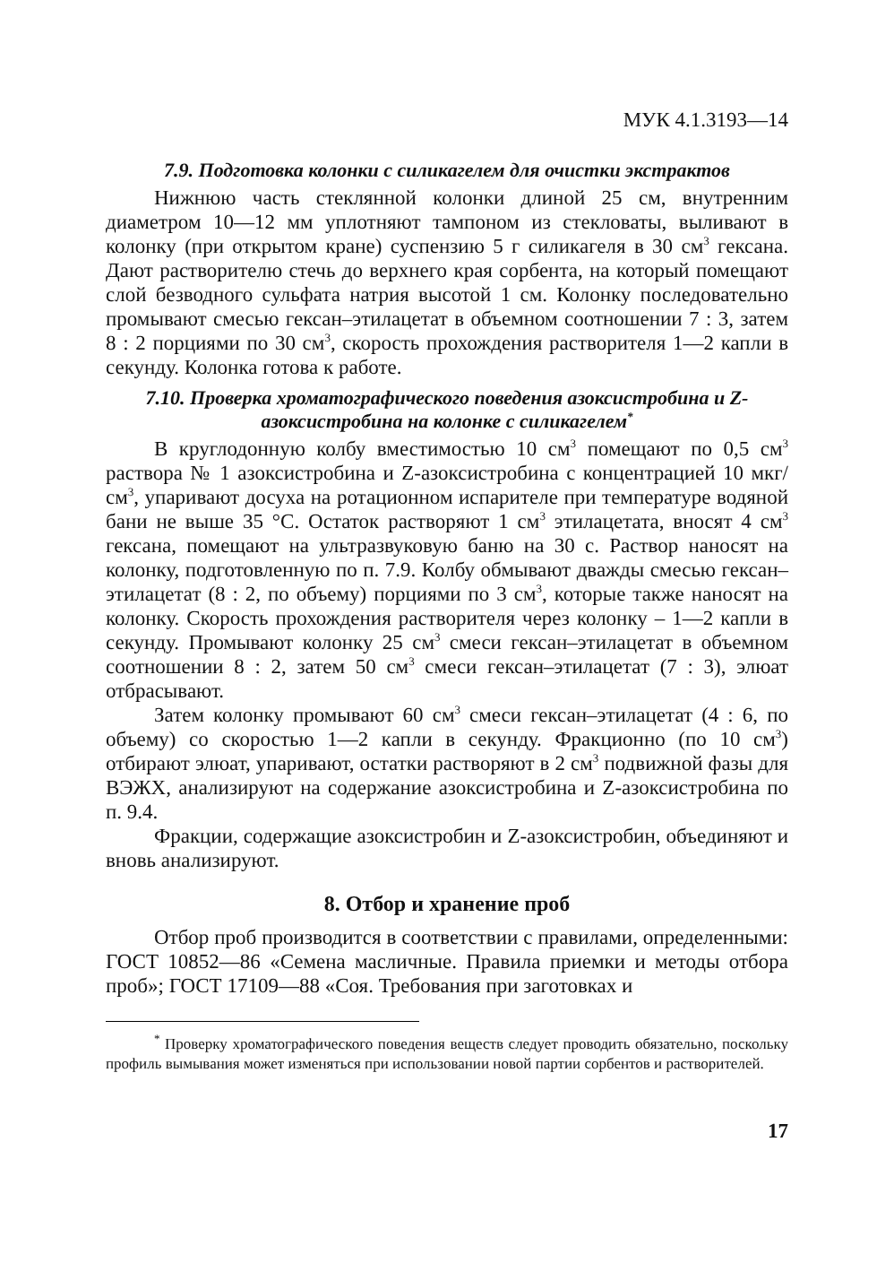МУК 4.1.3193—14
7.9. Подготовка колонки с силикагелем для очистки экстрактов
Нижнюю часть стеклянной колонки длиной 25 см, внутренним диаметром 10—12 мм уплотняют тампоном из стекловаты, выливают в колонку (при открытом кране) суспензию 5 г силикагеля в 30 см<sup>3</sup> гексана. Дают растворителю стечь до верхнего края сорбента, на который помещают слой безводного сульфата натрия высотой 1 см. Колонку последовательно промывают смесью гексан–этилацетат в объемном соотношении 7 : 3, затем 8 : 2 порциями по 30 см<sup>3</sup>, скорость прохождения растворителя 1—2 капли в секунду. Колонка готова к работе.
7.10. Проверка хроматографического поведения азоксистробина и Z-азоксистробина на колонке с силикагелем<sup>*</sup>
В круглодонную колбу вместимостью 10 см<sup>3</sup> помещают по 0,5 см<sup>3</sup> раствора № 1 азоксистробина и Z-азоксистробина с концентрацией 10 мкг/см<sup>3</sup>, упаривают досуха на ротационном испарителе при температуре водяной бани не выше 35 °С. Остаток растворяют 1 см<sup>3</sup> этилацетата, вносят 4 см<sup>3</sup> гексана, помещают на ультразвуковую баню на 30 с. Раствор наносят на колонку, подготовленную по п. 7.9. Колбу обмывают дважды смесью гексан–этилацетат (8 : 2, по объему) порциями по 3 см<sup>3</sup>, которые также наносят на колонку. Скорость прохождения растворителя через колонку – 1—2 капли в секунду. Промывают колонку 25 см<sup>3</sup> смеси гексан–этилацетат в объемном соотношении 8 : 2, затем 50 см<sup>3</sup> смеси гексан–этилацетат (7 : 3), элюат отбрасывают.
Затем колонку промывают 60 см<sup>3</sup> смеси гексан–этилацетат (4 : 6, по объему) со скоростью 1—2 капли в секунду. Фракционно (по 10 см<sup>3</sup>) отбирают элюат, упаривают, остатки растворяют в 2 см<sup>3</sup> подвижной фазы для ВЭЖХ, анализируют на содержание азоксистробина и Z-азоксистробина по п. 9.4.
Фракции, содержащие азоксистробин и Z-азоксистробин, объединяют и вновь анализируют.
8. Отбор и хранение проб
Отбор проб производится в соответствии с правилами, определенными: ГОСТ 10852—86 «Семена масличные. Правила приемки и методы отбора проб»; ГОСТ 17109—88 «Соя. Требования при заготовках и
<sup>*</sup> Проверку хроматографического поведения веществ следует проводить обязательно, поскольку профиль вымывания может изменяться при использовании новой партии сорбентов и растворителей.
17